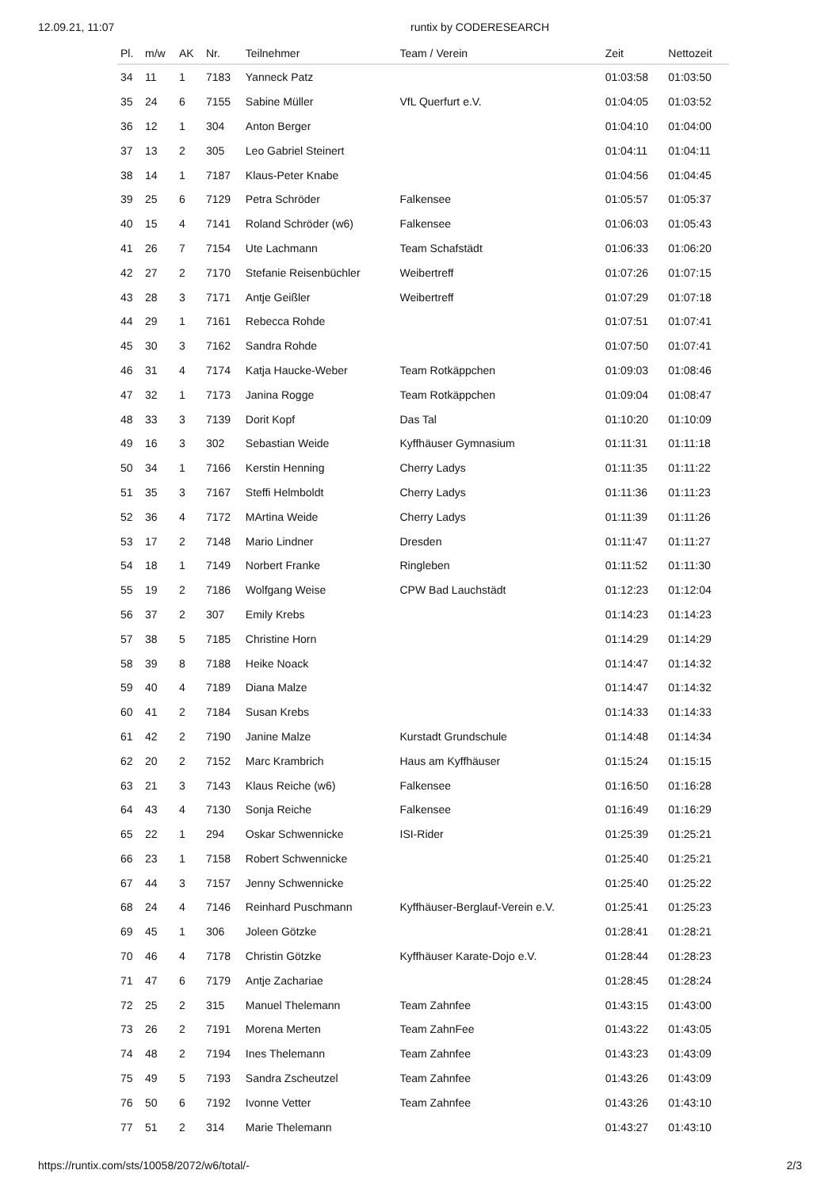12.09.21, 11:07 runtix by CODERESEARCH
| Pl. | m/w | AK | Nr. | Teilnehmer | Team / Verein | Zeit | Nettozeit |
| --- | --- | --- | --- | --- | --- | --- | --- |
| 34 | 11 | 1 | 7183 | Yanneck Patz | | 01:03:58 | 01:03:50 |
| 35 | 24 | 6 | 7155 | Sabine Müller | VfL Querfurt e.V. | 01:04:05 | 01:03:52 |
| 36 | 12 | 1 | 304 | Anton Berger | | 01:04:10 | 01:04:00 |
| 37 | 13 | 2 | 305 | Leo Gabriel Steinert | | 01:04:11 | 01:04:11 |
| 38 | 14 | 1 | 7187 | Klaus-Peter Knabe | | 01:04:56 | 01:04:45 |
| 39 | 25 | 6 | 7129 | Petra Schröder | Falkensee | 01:05:57 | 01:05:37 |
| 40 | 15 | 4 | 7141 | Roland Schröder (w6) | Falkensee | 01:06:03 | 01:05:43 |
| 41 | 26 | 7 | 7154 | Ute Lachmann | Team Schafstädt | 01:06:33 | 01:06:20 |
| 42 | 27 | 2 | 7170 | Stefanie Reisenbüchler | Weibertreff | 01:07:26 | 01:07:15 |
| 43 | 28 | 3 | 7171 | Antje Geißler | Weibertreff | 01:07:29 | 01:07:18 |
| 44 | 29 | 1 | 7161 | Rebecca Rohde | | 01:07:51 | 01:07:41 |
| 45 | 30 | 3 | 7162 | Sandra Rohde | | 01:07:50 | 01:07:41 |
| 46 | 31 | 4 | 7174 | Katja Haucke-Weber | Team Rotkäppchen | 01:09:03 | 01:08:46 |
| 47 | 32 | 1 | 7173 | Janina Rogge | Team Rotkäppchen | 01:09:04 | 01:08:47 |
| 48 | 33 | 3 | 7139 | Dorit Kopf | Das Tal | 01:10:20 | 01:10:09 |
| 49 | 16 | 3 | 302 | Sebastian Weide | Kyffhäuser Gymnasium | 01:11:31 | 01:11:18 |
| 50 | 34 | 1 | 7166 | Kerstin Henning | Cherry Ladys | 01:11:35 | 01:11:22 |
| 51 | 35 | 3 | 7167 | Steffi Helmboldt | Cherry Ladys | 01:11:36 | 01:11:23 |
| 52 | 36 | 4 | 7172 | MArtina Weide | Cherry Ladys | 01:11:39 | 01:11:26 |
| 53 | 17 | 2 | 7148 | Mario Lindner | Dresden | 01:11:47 | 01:11:27 |
| 54 | 18 | 1 | 7149 | Norbert Franke | Ringleben | 01:11:52 | 01:11:30 |
| 55 | 19 | 2 | 7186 | Wolfgang Weise | CPW Bad Lauchstädt | 01:12:23 | 01:12:04 |
| 56 | 37 | 2 | 307 | Emily Krebs | | 01:14:23 | 01:14:23 |
| 57 | 38 | 5 | 7185 | Christine Horn | | 01:14:29 | 01:14:29 |
| 58 | 39 | 8 | 7188 | Heike Noack | | 01:14:47 | 01:14:32 |
| 59 | 40 | 4 | 7189 | Diana Malze | | 01:14:47 | 01:14:32 |
| 60 | 41 | 2 | 7184 | Susan Krebs | | 01:14:33 | 01:14:33 |
| 61 | 42 | 2 | 7190 | Janine Malze | Kurstadt Grundschule | 01:14:48 | 01:14:34 |
| 62 | 20 | 2 | 7152 | Marc Krambrich | Haus am Kyffhäuser | 01:15:24 | 01:15:15 |
| 63 | 21 | 3 | 7143 | Klaus Reiche (w6) | Falkensee | 01:16:50 | 01:16:28 |
| 64 | 43 | 4 | 7130 | Sonja Reiche | Falkensee | 01:16:49 | 01:16:29 |
| 65 | 22 | 1 | 294 | Oskar Schwennicke | ISI-Rider | 01:25:39 | 01:25:21 |
| 66 | 23 | 1 | 7158 | Robert Schwennicke | | 01:25:40 | 01:25:21 |
| 67 | 44 | 3 | 7157 | Jenny Schwennicke | | 01:25:40 | 01:25:22 |
| 68 | 24 | 4 | 7146 | Reinhard Puschmann | Kyffhäuser-Berglauf-Verein e.V. | 01:25:41 | 01:25:23 |
| 69 | 45 | 1 | 306 | Joleen Götzke | | 01:28:41 | 01:28:21 |
| 70 | 46 | 4 | 7178 | Christin Götzke | Kyffhäuser Karate-Dojo e.V. | 01:28:44 | 01:28:23 |
| 71 | 47 | 6 | 7179 | Antje Zachariae | | 01:28:45 | 01:28:24 |
| 72 | 25 | 2 | 315 | Manuel Thelemann | Team Zahnfee | 01:43:15 | 01:43:00 |
| 73 | 26 | 2 | 7191 | Morena Merten | Team ZahnFee | 01:43:22 | 01:43:05 |
| 74 | 48 | 2 | 7194 | Ines Thelemann | Team Zahnfee | 01:43:23 | 01:43:09 |
| 75 | 49 | 5 | 7193 | Sandra Zscheutzel | Team Zahnfee | 01:43:26 | 01:43:09 |
| 76 | 50 | 6 | 7192 | Ivonne Vetter | Team Zahnfee | 01:43:26 | 01:43:10 |
| 77 | 51 | 2 | 314 | Marie Thelemann | | 01:43:27 | 01:43:10 |
https://runtix.com/sts/10058/2072/w6/total/- 2/3